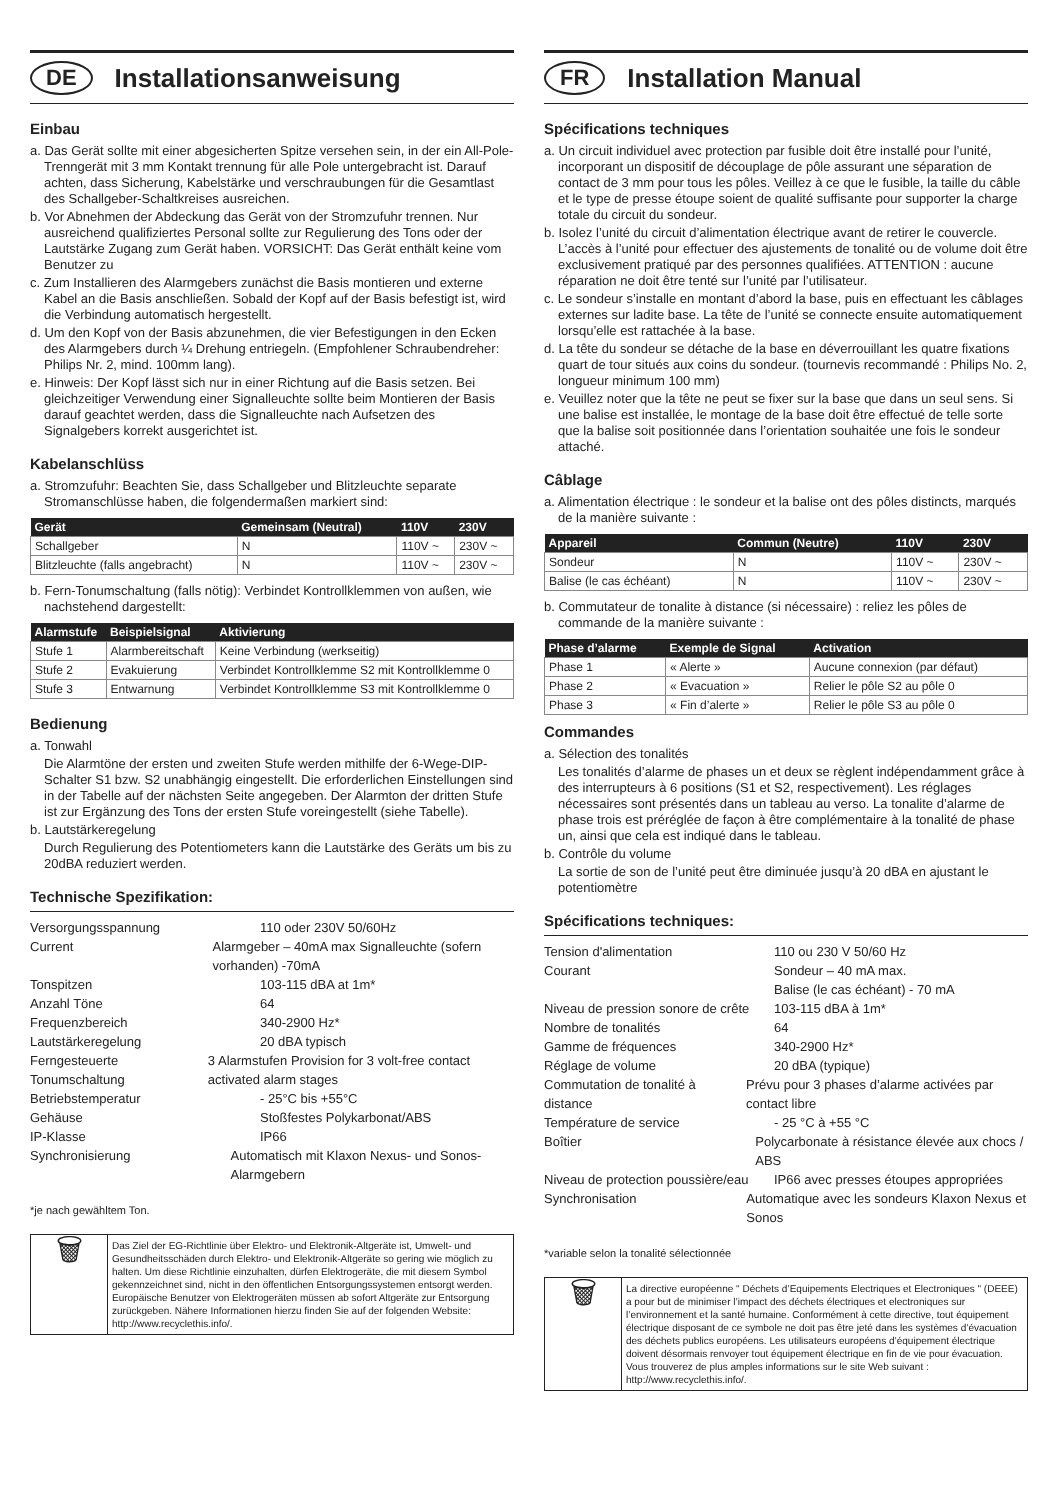DE
Installationsanweisung
Einbau
a. Das Gerät sollte mit einer abgesicherten Spitze versehen sein, in der ein All-Pole-Trenngerät mit 3 mm Kontakt trennung für alle Pole untergebracht ist. Darauf achten, dass Sicherung, Kabelstärke und verschraubungen für die Gesamtlast des Schallgeber-Schaltkreises ausreichen.
b. Vor Abnehmen der Abdeckung das Gerät von der Stromzufuhr trennen. Nur ausreichend qualifiziertes Personal sollte zur Regulierung des Tons oder der Lautstärke Zugang zum Gerät haben. VORSICHT: Das Gerät enthält keine vom Benutzer zu
c. Zum Installieren des Alarmgebers zunächst die Basis montieren und externe Kabel an die Basis anschließen. Sobald der Kopf auf der Basis befestigt ist, wird die Verbindung automatisch hergestellt.
d. Um den Kopf von der Basis abzunehmen, die vier Befestigungen in den Ecken des Alarmgebers durch ¼ Drehung entriegeln. (Empfohlener Schraubendreher: Philips Nr. 2, mind. 100mm lang).
e. Hinweis: Der Kopf lässt sich nur in einer Richtung auf die Basis setzen. Bei gleichzeitiger Verwendung einer Signalleuchte sollte beim Montieren der Basis darauf geachtet werden, dass die Signalleuchte nach Aufsetzen des Signalgebers korrekt ausgerichtet ist.
Kabelanschlüss
a. Stromzufuhr: Beachten Sie, dass Schallgeber und Blitzleuchte separate Stromanschlüsse haben, die folgendermaßen markiert sind:
| Gerät | Gemeinsam (Neutral) | 110V | 230V |
| --- | --- | --- | --- |
| Schallgeber | N | 110V ~ | 230V ~ |
| Blitzleuchte (falls angebracht) | N | 110V ~ | 230V ~ |
b. Fern-Tonumschaltung (falls nötig): Verbindet Kontrollklemmen von außen, wie nachstehend dargestellt:
| Alarmstufe | Beispielsignal | Aktivierung |
| --- | --- | --- |
| Stufe 1 | Alarmbereitschaft | Keine Verbindung (werkseitig) |
| Stufe 2 | Evakuierung | Verbindet Kontrollklemme S2 mit Kontrollklemme 0 |
| Stufe 3 | Entwarnung | Verbindet Kontrollklemme S3 mit Kontrollklemme 0 |
Bedienung
a. Tonwahl
Die Alarmtöne der ersten und zweiten Stufe werden mithilfe der 6-Wege-DIP-Schalter S1 bzw. S2 unabhängig eingestellt. Die erforderlichen Einstellungen sind in der Tabelle auf der nächsten Seite angegeben. Der Alarmton der dritten Stufe ist zur Ergänzung des Tons der ersten Stufe voreingestellt (siehe Tabelle).
b. Lautstärkeregelung
Durch Regulierung des Potentiometers kann die Lautstärke des Geräts um bis zu 20dBA reduziert werden.
Technische Spezifikation:
Versorgungsspannung 110 oder 230V 50/60Hz
Current Alarmgeber – 40mA max Signalleuchte (sofern vorhanden) -70mA
Tonspitzen 103-115 dBA at 1m*
Anzahl Töne 64
Frequenzbereich 340-2900 Hz*
Lautstärkeregelung 20 dBA typisch
Ferngesteuerte Tonumschaltung 3 Alarmstufen Provision for 3 volt-free contact activated alarm stages
Betriebstemperatur - 25°C bis +55°C
Gehäuse Stoßfestes Polykarbonat/ABS
IP-Klasse IP66
Synchronisierung Automatisch mit Klaxon Nexus- und Sonos-Alarmgebern
*je nach gewähltem Ton.
🗑
Das Ziel der EG-Richtlinie über Elektro- und Elektronik-Altgeräte ist, Umwelt- und Gesundheitsschäden durch Elektro- und Elektronik-Altgeräte so gering wie möglich zu halten. Um diese Richtlinie einzuhalten, dürfen Elektrogeräte, die mit diesem Symbol gekennzeichnet sind, nicht in den öffentlichen Entsorgungssystemen entsorgt werden. Europäische Benutzer von Elektrogeräten müssen ab sofort Altgeräte zur Entsorgung zurückgeben. Nähere Informationen hierzu finden Sie auf der folgenden Website: http://www.recyclethis.info/.
FR
Installation Manual
Spécifications techniques
a. Un circuit individuel avec protection par fusible doit être installé pour l’unité, incorporant un dispositif de découplage de pôle assurant une séparation de contact de 3 mm pour tous les pôles. Veillez à ce que le fusible, la taille du câble et le type de presse étoupe soient de qualité suffisante pour supporter la charge totale du circuit du sondeur.
b. Isolez l’unité du circuit d’alimentation électrique avant de retirer le couvercle. L’accès à l’unité pour effectuer des ajustements de tonalité ou de volume doit être exclusivement pratiqué par des personnes qualifiées. ATTENTION : aucune réparation ne doit être tenté sur l’unité par l’utilisateur.
c. Le sondeur s’installe en montant d’abord la base, puis en effectuant les câblages externes sur ladite base. La tête de l’unité se connecte ensuite automatiquement lorsqu’elle est rattachée à la base.
d. La tête du sondeur se détache de la base en déverrouillant les quatre fixations quart de tour situés aux coins du sondeur. (tournevis recommandé : Philips No. 2, longueur minimum 100 mm)
e. Veuillez noter que la tête ne peut se fixer sur la base que dans un seul sens. Si une balise est installée, le montage de la base doit être effectué de telle sorte que la balise soit positionnée dans l’orientation souhaitée une fois le sondeur attaché.
Câblage
a. Alimentation électrique : le sondeur et la balise ont des pôles distincts, marqués de la manière suivante :
| Appareil | Commun (Neutre) | 110V | 230V |
| --- | --- | --- | --- |
| Sondeur | N | 110V ~ | 230V ~ |
| Balise (le cas échéant) | N | 110V ~ | 230V ~ |
b. Commutateur de tonalite à distance (si nécessaire) : reliez les pôles de commande de la manière suivante :
| Phase d’alarme | Exemple de Signal | Activation |
| --- | --- | --- |
| Phase 1 | « Alerte » | Aucune connexion (par défaut) |
| Phase 2 | « Evacuation » | Relier le pôle S2 au pôle 0 |
| Phase 3 | « Fin d’alerte » | Relier le pôle S3 au pôle 0 |
Commandes
a. Sélection des tonalités
Les tonalités d’alarme de phases un et deux se règlent indépendamment grâce à des interrupteurs à 6 positions (S1 et S2, respectivement). Les réglages nécessaires sont présentés dans un tableau au verso. La tonalite d’alarme de phase trois est préréglée de façon à être complémentaire à la tonalité de phase un, ainsi que cela est indiqué dans le tableau.
b. Contrôle du volume
La sortie de son de l’unité peut être diminuée jusqu’à 20 dBA en ajustant le potentiomètre
Spécifications techniques:
Tension d'alimentation 110 ou 230 V 50/60 Hz
Courant Sondeur – 40 mA max.
Balise (le cas échéant) - 70 mA
Niveau de pression sonore de crête 103-115 dBA à 1m*
Nombre de tonalités 64
Gamme de fréquences 340-2900 Hz*
Réglage de volume 20 dBA (typique)
Commutation de tonalité à distance Prévu pour 3 phases d’alarme activées par contact libre
Température de service - 25 °C à +55 °C
Boîtier Polycarbonate à résistance élevée aux chocs / ABS
Niveau de protection poussière/eau IP66 avec presses étoupes appropriées
Synchronisation Automatique avec les sondeurs Klaxon Nexus et Sonos
*variable selon la tonalité sélectionnée
🗑
La directive européenne " Déchets d’Equipements Electriques et Electroniques " (DEEE) a pour but de minimiser l’impact des déchets électriques et electroniques sur l’environnement et la santé humaine. Conformément à cette directive, tout équipement électrique disposant de ce symbole ne doit pas être jeté dans les systèmes d’évacuation des déchets publics européens. Les utilisateurs européens d’équipement électrique doivent désormais renvoyer tout équipement électrique en fin de vie pour évacuation. Vous trouverez de plus amples informations sur le site Web suivant : http://www.recyclethis.info/.